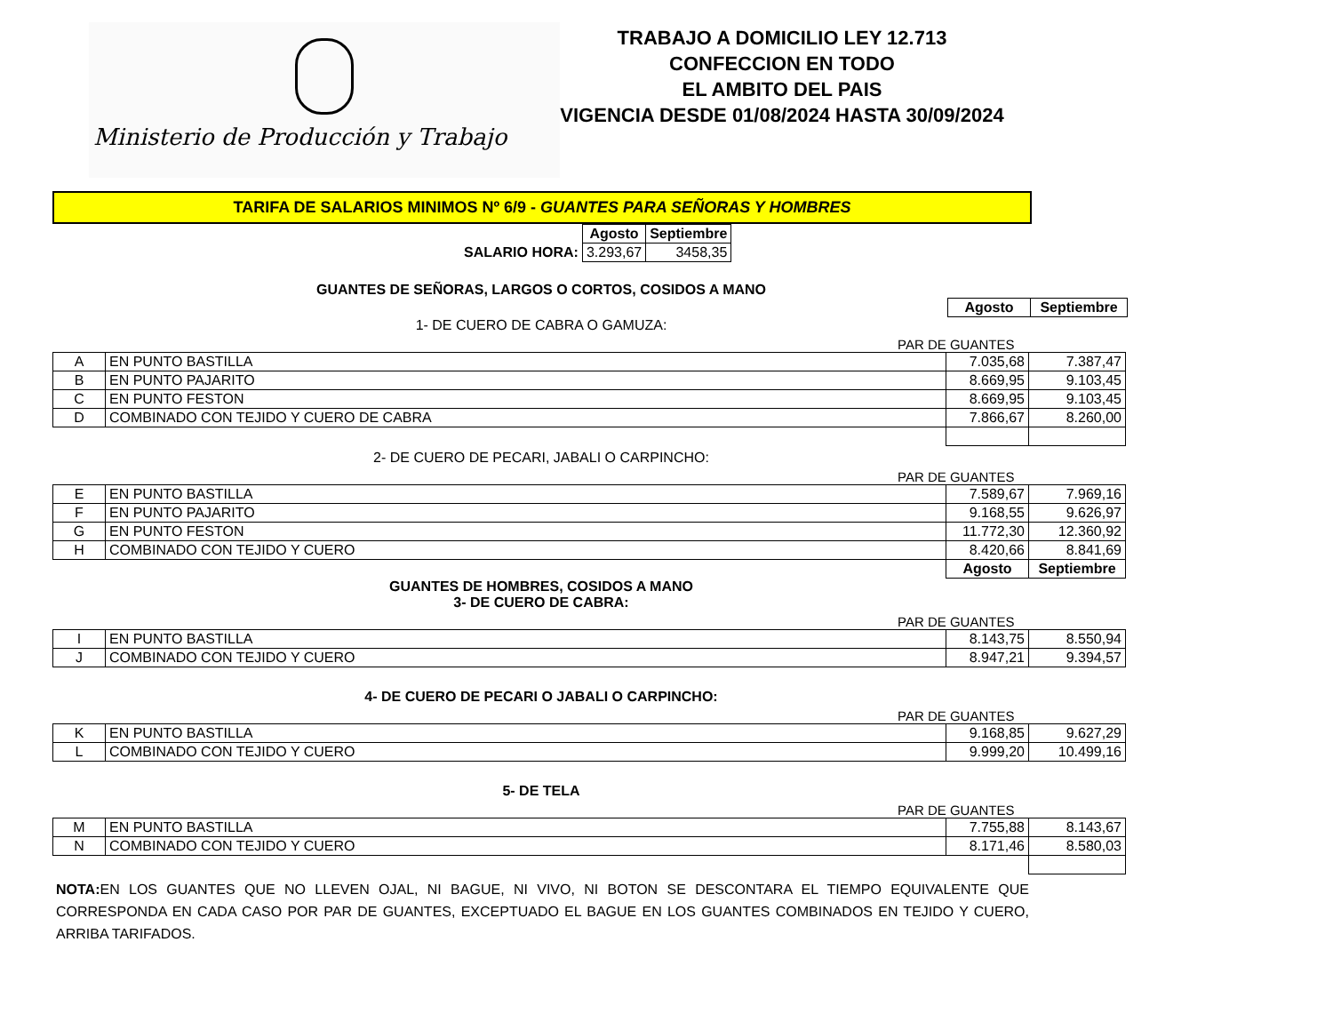Ministerio de Producción y Trabajo
TRABAJO A DOMICILIO LEY 12.713
CONFECCION EN TODO
EL AMBITO DEL PAIS
VIGENCIA DESDE 01/08/2024 HASTA 30/09/2024
TARIFA DE SALARIOS MINIMOS Nº 6/9 - GUANTES PARA SEÑORAS Y HOMBRES
| | Agosto | Septiembre |
| SALARIO HORA: | 3.293,67 | 3458,35 |
GUANTES DE SEÑORAS, LARGOS O CORTOS, COSIDOS A MANO
| Agosto | Septiembre |
1- DE CUERO DE CABRA O GAMUZA:
PAR DE GUANTES
| A | EN PUNTO BASTILLA | 7.035,68 | 7.387,47 |
| B | EN PUNTO PAJARITO | 8.669,95 | 9.103,45 |
| C | EN PUNTO FESTON | 8.669,95 | 9.103,45 |
| D | COMBINADO CON TEJIDO Y CUERO DE CABRA | 7.866,67 | 8.260,00 |
2- DE CUERO DE PECARI, JABALI O CARPINCHO:
PAR DE GUANTES
| E | EN PUNTO BASTILLA | 7.589,67 | 7.969,16 |
| F | EN PUNTO PAJARITO | 9.168,55 | 9.626,97 |
| G | EN PUNTO FESTON | 11.772,30 | 12.360,92 |
| H | COMBINADO CON TEJIDO Y CUERO | 8.420,66 | 8.841,69 |
| | | Agosto | Septiembre |
GUANTES DE HOMBRES, COSIDOS A MANO
3- DE CUERO DE CABRA:
PAR DE GUANTES
| I | EN PUNTO BASTILLA | 8.143,75 | 8.550,94 |
| J | COMBINADO CON TEJIDO Y CUERO | 8.947,21 | 9.394,57 |
4- DE CUERO DE PECARI O JABALI O CARPINCHO:
PAR DE GUANTES
| K | EN PUNTO BASTILLA | 9.168,85 | 9.627,29 |
| L | COMBINADO CON TEJIDO Y CUERO | 9.999,20 | 10.499,16 |
5- DE TELA
PAR DE GUANTES
| M | EN PUNTO BASTILLA | 7.755,88 | 8.143,67 |
| N | COMBINADO CON TEJIDO Y CUERO | 8.171,46 | 8.580,03 |
NOTA: EN LOS GUANTES QUE NO LLEVEN OJAL, NI BAGUE, NI VIVO, NI BOTON SE DESCONTARA EL TIEMPO EQUIVALENTE QUE CORRESPONDA EN CADA CASO POR PAR DE GUANTES, EXCEPTUADO EL BAGUE EN LOS GUANTES COMBINADOS EN TEJIDO Y CUERO, ARRIBA TARIFADOS.